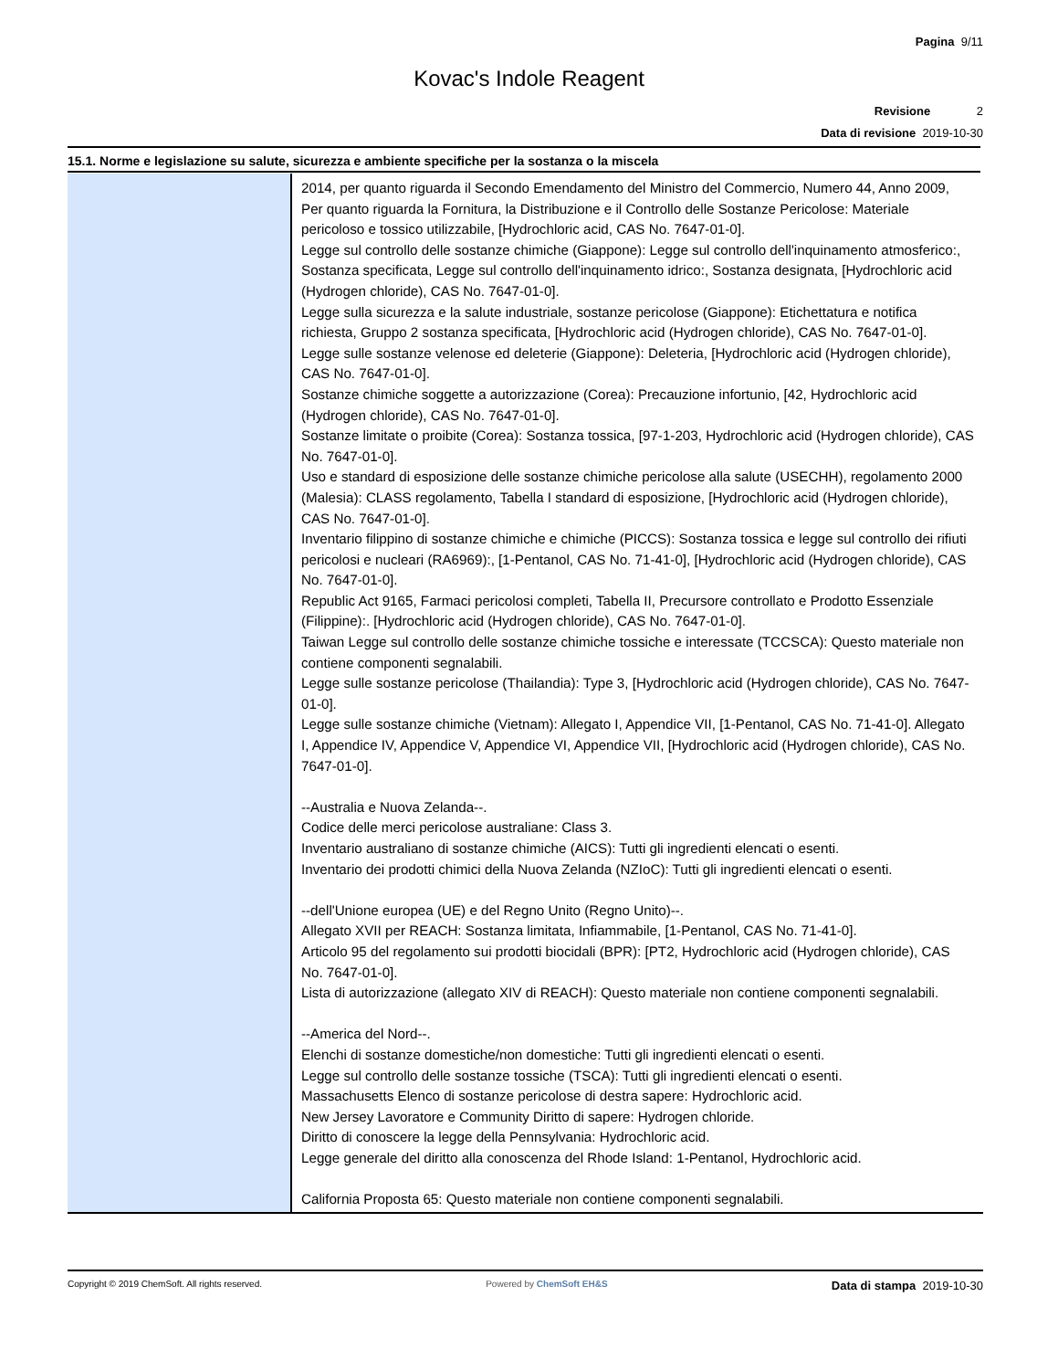Pagina 9/11
Kovac's Indole Reagent
Revisione 2
Data di revisione 2019-10-30
15.1. Norme e legislazione su salute, sicurezza e ambiente specifiche per la sostanza o la miscela
| | 2014, per quanto riguarda il Secondo Emendamento del Ministro del Commercio, Numero 44, Anno 2009, Per quanto riguarda la Fornitura, la Distribuzione e il Controllo delle Sostanze Pericolose: Materiale pericoloso e tossico utilizzabile, [Hydrochloric acid, CAS No. 7647-01-0]. Legge sul controllo delle sostanze chimiche (Giappone): Legge sul controllo dell'inquinamento atmosferico:, Sostanza specificata, Legge sul controllo dell'inquinamento idrico:, Sostanza designata, [Hydrochloric acid (Hydrogen chloride), CAS No. 7647-01-0]. Legge sulla sicurezza e la salute industriale, sostanze pericolose (Giappone): Etichettatura e notifica richiesta, Gruppo 2 sostanza specificata, [Hydrochloric acid (Hydrogen chloride), CAS No. 7647-01-0]. Legge sulle sostanze velenose ed deleterie (Giappone): Deleteria, [Hydrochloric acid (Hydrogen chloride), CAS No. 7647-01-0]. Sostanze chimiche soggette a autorizzazione (Corea): Precauzione infortunio, [42, Hydrochloric acid (Hydrogen chloride), CAS No. 7647-01-0]. Sostanze limitate o proibite (Corea): Sostanza tossica, [97-1-203, Hydrochloric acid (Hydrogen chloride), CAS No. 7647-01-0]. Uso e standard di esposizione delle sostanze chimiche pericolose alla salute (USECHH), regolamento 2000 (Malesia): CLASS regolamento, Tabella I standard di esposizione, [Hydrochloric acid (Hydrogen chloride), CAS No. 7647-01-0]. Inventario filippino di sostanze chimiche e chimiche (PICCS): Sostanza tossica e legge sul controllo dei rifiuti pericolosi e nucleari (RA6969):, [1-Pentanol, CAS No. 71-41-0], [Hydrochloric acid (Hydrogen chloride), CAS No. 7647-01-0]. Republic Act 9165, Farmaci pericolosi completi, Tabella II, Precursore controllato e Prodotto Essenziale (Filippine):. [Hydrochloric acid (Hydrogen chloride), CAS No. 7647-01-0]. Taiwan Legge sul controllo delle sostanze chimiche tossiche e interessate (TCCSCA): Questo materiale non contiene componenti segnalabili. Legge sulle sostanze pericolose (Thailandia): Type 3, [Hydrochloric acid (Hydrogen chloride), CAS No. 7647-01-0]. Legge sulle sostanze chimiche (Vietnam): Allegato I, Appendice VII, [1-Pentanol, CAS No. 71-41-0]. Allegato I, Appendice IV, Appendice V, Appendice VI, Appendice VII, [Hydrochloric acid (Hydrogen chloride), CAS No. 7647-01-0]. --Australia e Nuova Zelanda--. Codice delle merci pericolose australiane: Class 3. Inventario australiano di sostanze chimiche (AICS): Tutti gli ingredienti elencati o esenti. Inventario dei prodotti chimici della Nuova Zelanda (NZIoC): Tutti gli ingredienti elencati o esenti. --dell'Unione europea (UE) e del Regno Unito (Regno Unito)--. Allegato XVII per REACH: Sostanza limitata, Infiammabile, [1-Pentanol, CAS No. 71-41-0]. Articolo 95 del regolamento sui prodotti biocidali (BPR): [PT2, Hydrochloric acid (Hydrogen chloride), CAS No. 7647-01-0]. Lista di autorizzazione (allegato XIV di REACH): Questo materiale non contiene componenti segnalabili. --America del Nord--. Elenchi di sostanze domestiche/non domestiche: Tutti gli ingredienti elencati o esenti. Legge sul controllo delle sostanze tossiche (TSCA): Tutti gli ingredienti elencati o esenti. Massachusetts Elenco di sostanze pericolose di destra sapere: Hydrochloric acid. New Jersey Lavoratore e Community Diritto di sapere: Hydrogen chloride. Diritto di conoscere la legge della Pennsylvania: Hydrochloric acid. Legge generale del diritto alla conoscenza del Rhode Island: 1-Pentanol, Hydrochloric acid. California Proposta 65: Questo materiale non contiene componenti segnalabili. |
Copyright © 2019 ChemSoft. All rights reserved. Powered by ChemSoft EH&S Data di stampa 2019-10-30